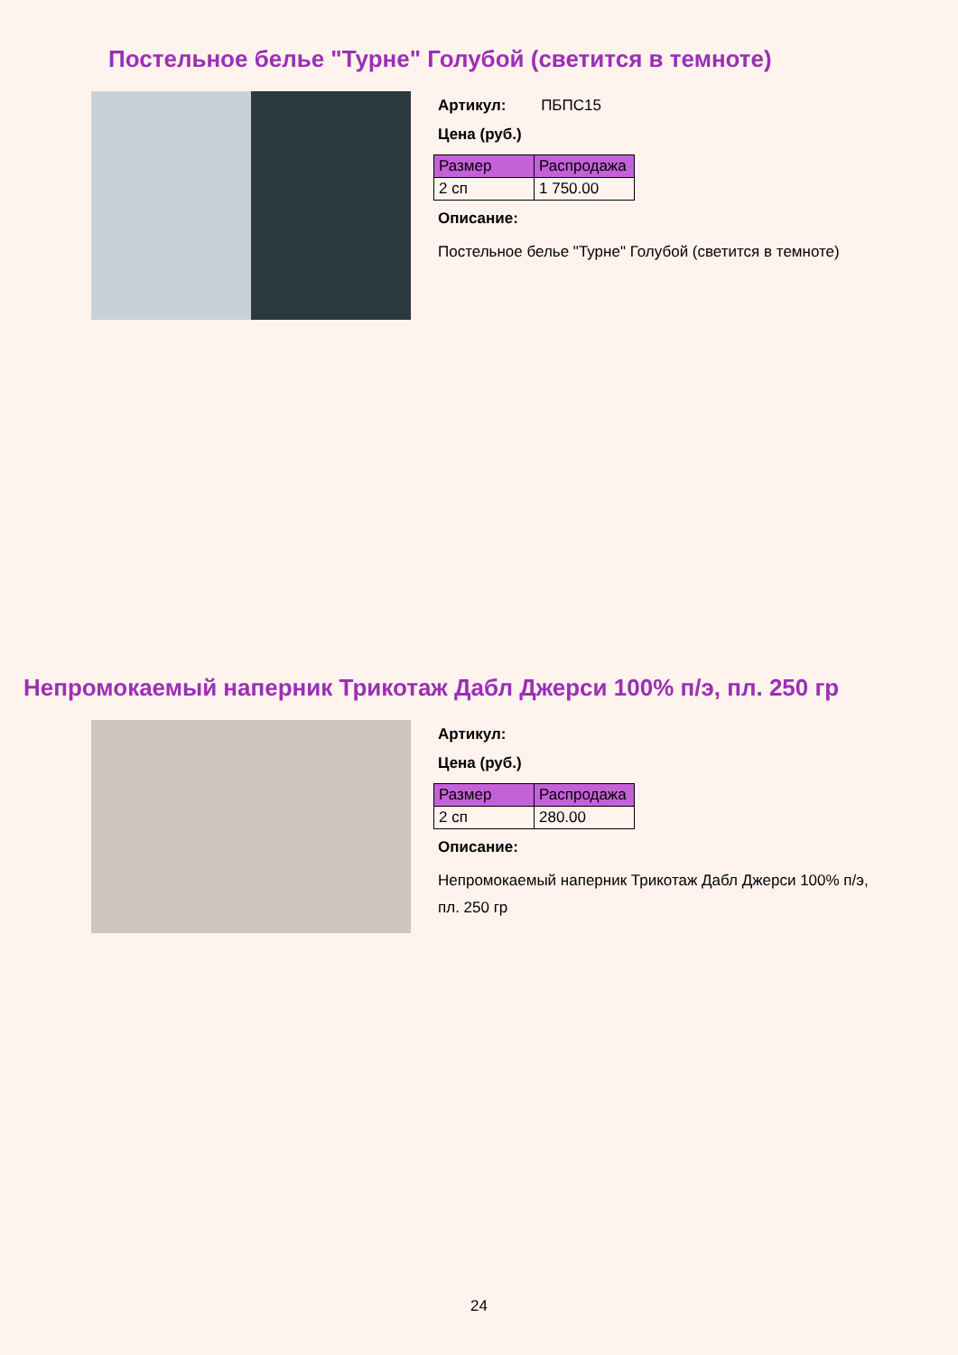Постельное белье "Турне" Голубой (светится в темноте)
Артикул: ПБПС15
Цена (руб.)
| Размер | Распродажа |
| --- | --- |
| 2 сп | 1 750.00 |
Описание:
Постельное белье "Турне" Голубой (светится в темноте)
Непромокаемый наперник Трикотаж Дабл Джерси 100% п/э, пл. 250 гр
Артикул:
Цена (руб.)
| Размер | Распродажа |
| --- | --- |
| 2 сп | 280.00 |
Описание:
Непромокаемый наперник Трикотаж Дабл Джерси 100% п/э,
пл. 250 гр
24